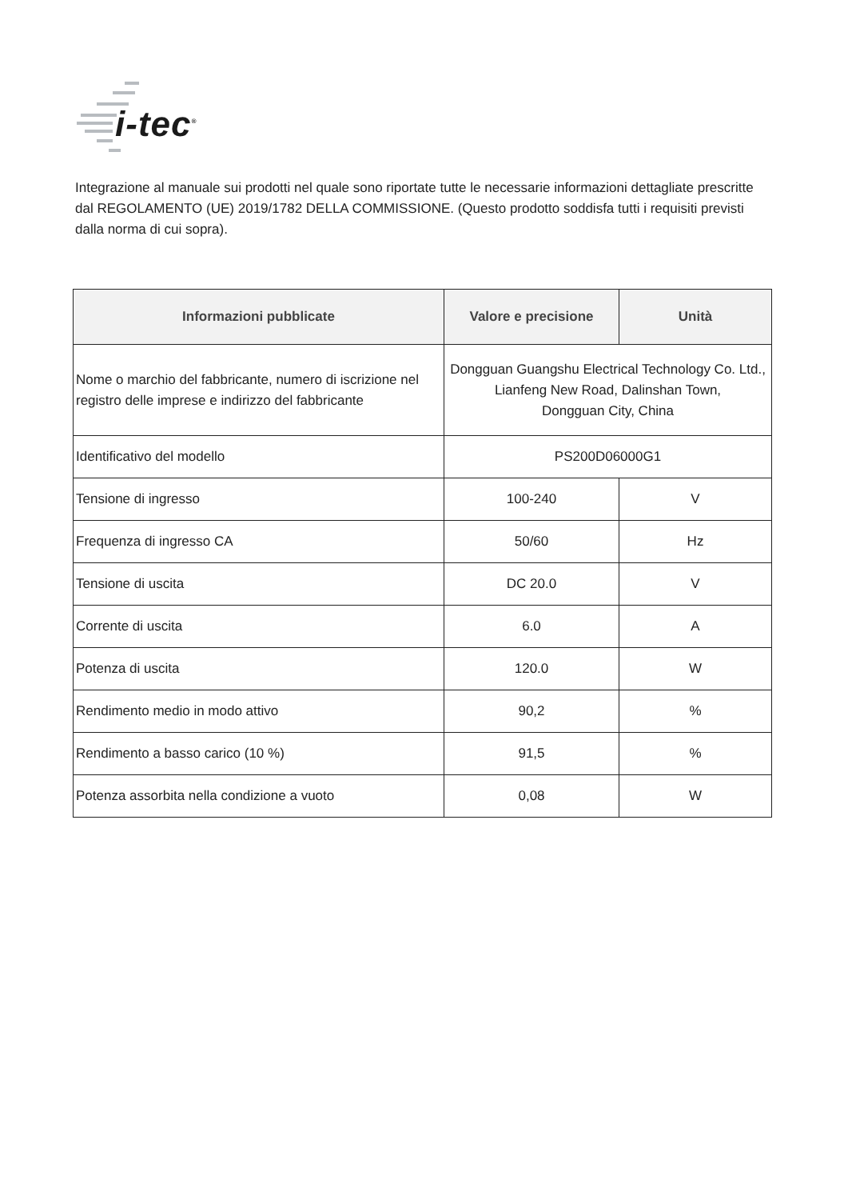i-tec<sup>®</sup>
Integrazione al manuale sui prodotti nel quale sono riportate tutte le necessarie informazioni dettagliate prescritte dal REGOLAMENTO (UE) 2019/1782 DELLA COMMISSIONE. (Questo prodotto soddisfa tutti i requisiti previsti dalla norma di cui sopra).
| Informazioni pubblicate | Valore e precisione | Unità |
| --- | --- | --- |
| Nome o marchio del fabbricante, numero di iscrizione nel registro delle imprese e indirizzo del fabbricante | Dongguan Guangshu Electrical Technology Co. Ltd., Lianfeng New Road, Dalinshan Town, Dongguan City, China | |
| Identificativo del modello | PS200D06000G1 | |
| Tensione di ingresso | 100-240 | V |
| Frequenza di ingresso CA | 50/60 | Hz |
| Tensione di uscita | DC 20.0 | V |
| Corrente di uscita | 6.0 | A |
| Potenza di uscita | 120.0 | W |
| Rendimento medio in modo attivo | 90,2 | % |
| Rendimento a basso carico (10 %) | 91,5 | % |
| Potenza assorbita nella condizione a vuoto | 0,08 | W |